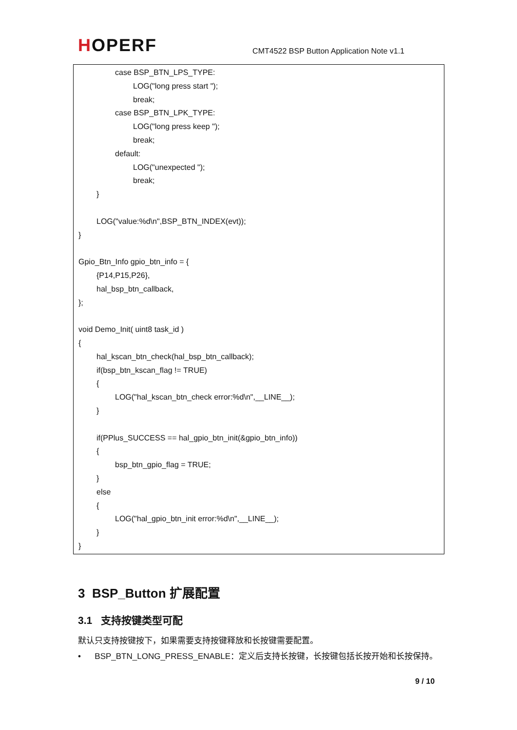HOPERF
CMT4522 BSP Button Application Note v1.1
case BSP_BTN_LPS_TYPE:
LOG("long press start ");
break;
case BSP_BTN_LPK_TYPE:
LOG("long press keep ");
break;
default:
LOG("unexpected ");
break;
}
LOG("value:%d\n",BSP_BTN_INDEX(evt));
}
Gpio_Btn_Info gpio_btn_info = {
{P14,P15,P26},
hal_bsp_btn_callback,
};
void Demo_Init( uint8 task_id )
{
hal_kscan_btn_check(hal_bsp_btn_callback);
if(bsp_btn_kscan_flag != TRUE)
{
LOG("hal_kscan_btn_check error:%d\n",__LINE__);
}
if(PPlus_SUCCESS == hal_gpio_btn_init(&gpio_btn_info))
{
bsp_btn_gpio_flag = TRUE;
}
else
{
LOG("hal_gpio_btn_init error:%d\n",__LINE__);
}
}
3 BSP_Button 扩展配置
3.1 支持按键类型可配
默认只支持按键按下，如果需要支持按键释放和长按键需要配置。
• BSP_BTN_LONG_PRESS_ENABLE：定义后支持长按键，长按键包括长按开始和长按保持。
9 / 10